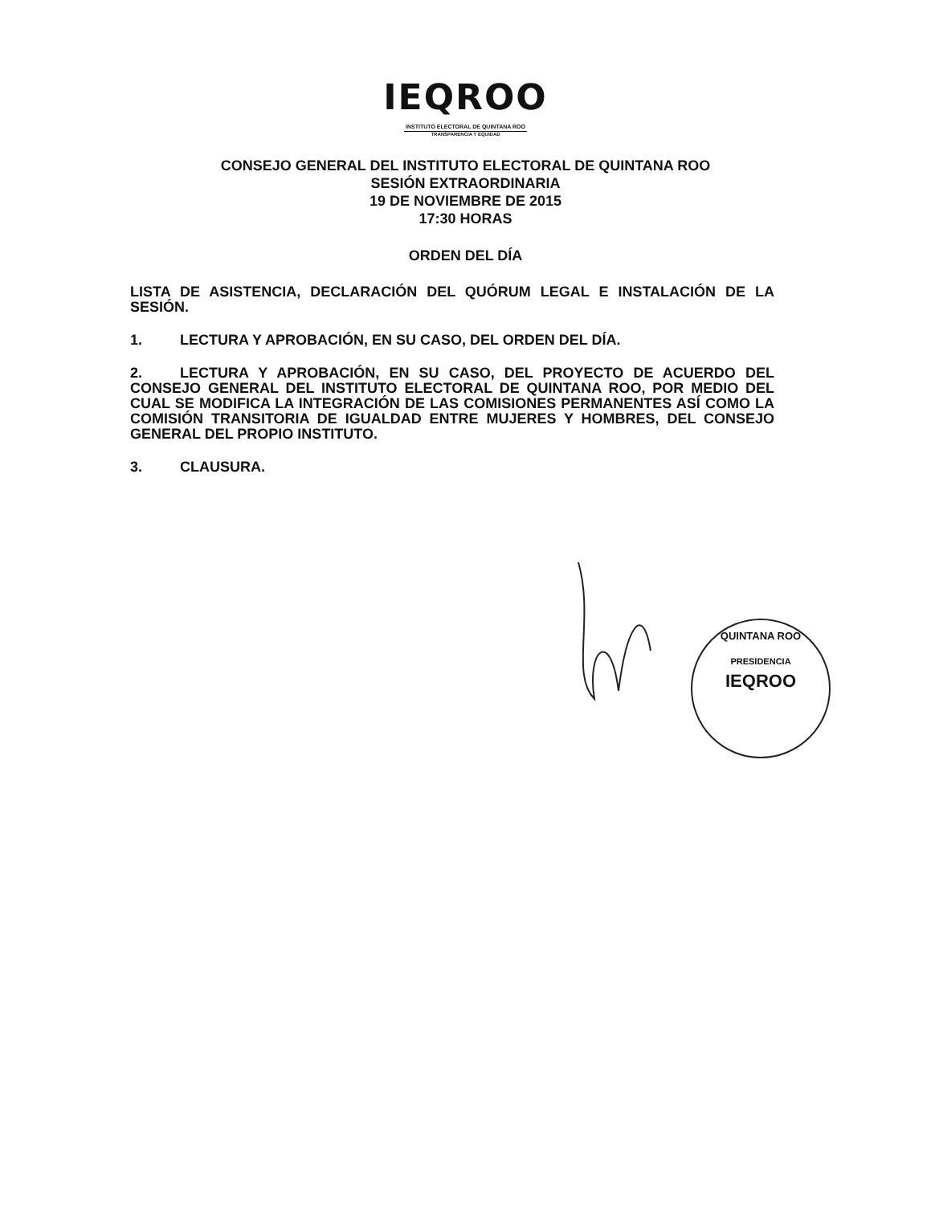IEQROO
INSTITUTO ELECTORAL DE QUINTANA ROO
TRANSPARENCIA Y EQUIDAD
CONSEJO GENERAL DEL INSTITUTO ELECTORAL DE QUINTANA ROO
SESIÓN EXTRAORDINARIA
19 DE NOVIEMBRE DE 2015
17:30 HORAS
ORDEN DEL DÍA
LISTA DE ASISTENCIA, DECLARACIÓN DEL QUÓRUM LEGAL E INSTALACIÓN DE LA SESIÓN.
1. LECTURA Y APROBACIÓN, EN SU CASO, DEL ORDEN DEL DÍA.
2. LECTURA Y APROBACIÓN, EN SU CASO, DEL PROYECTO DE ACUERDO DEL CONSEJO GENERAL DEL INSTITUTO ELECTORAL DE QUINTANA ROO, POR MEDIO DEL CUAL SE MODIFICA LA INTEGRACIÓN DE LAS COMISIONES PERMANENTES ASÍ COMO LA COMISIÓN TRANSITORIA DE IGUALDAD ENTRE MUJERES Y HOMBRES, DEL CONSEJO GENERAL DEL PROPIO INSTITUTO.
3. CLAUSURA.
QUINTANA ROO
PRESIDENCIA
IEQROO